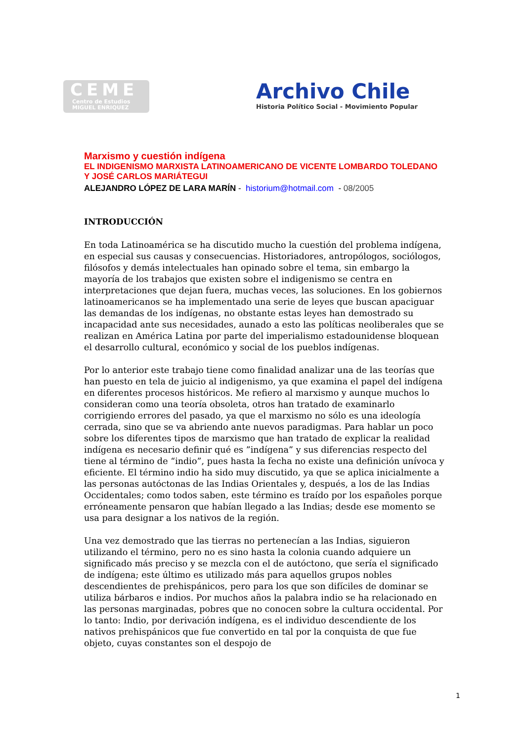CEME
Centro de Estudios
MIGUEL ENRIQUEZ
Archivo Chile
Historia Político Social - Movimiento Popular
Marxismo y cuestión indígena
EL INDIGENISMO MARXISTA LATINOAMERICANO DE VICENTE LOMBARDO TOLEDANO Y JOSÉ CARLOS MARIÁTEGUI
ALEJANDRO LÓPEZ DE LARA MARÍN - historium@hotmail.com - 08/2005
INTRODUCCIÓN
En toda Latinoamérica se ha discutido mucho la cuestión del problema indígena, en especial sus causas y consecuencias. Historiadores, antropólogos, sociólogos, filósofos y demás intelectuales han opinado sobre el tema, sin embargo la mayoría de los trabajos que existen sobre el indigenismo se centra en interpretaciones que dejan fuera, muchas veces, las soluciones. En los gobiernos latinoamericanos se ha implementado una serie de leyes que buscan apaciguar las demandas de los indígenas, no obstante estas leyes han demostrado su incapacidad ante sus necesidades, aunado a esto las políticas neoliberales que se realizan en América Latina por parte del imperialismo estadounidense bloquean el desarrollo cultural, económico y social de los pueblos indígenas.
Por lo anterior este trabajo tiene como finalidad analizar una de las teorías que han puesto en tela de juicio al indigenismo, ya que examina el papel del indígena en diferentes procesos históricos. Me refiero al marxismo y aunque muchos lo consideran como una teoría obsoleta, otros han tratado de examinarlo corrigiendo errores del pasado, ya que el marxismo no sólo es una ideología cerrada, sino que se va abriendo ante nuevos paradigmas. Para hablar un poco sobre los diferentes tipos de marxismo que han tratado de explicar la realidad indígena es necesario definir qué es ”indígena” y sus diferencias respecto del tiene al término de “indio”, pues hasta la fecha no existe una definición unívoca y eficiente. El término indio ha sido muy discutido, ya que se aplica inicialmente a las personas autóctonas de las Indias Orientales y, después, a los de las Indias Occidentales; como todos saben, este término es traído por los españoles porque erróneamente pensaron que habían llegado a las Indias; desde ese momento se usa para designar a los nativos de la región.
Una vez demostrado que las tierras no pertenecían a las Indias, siguieron utilizando el término, pero no es sino hasta la colonia cuando adquiere un significado más preciso y se mezcla con el de autóctono, que sería el significado de indígena; este último es utilizado más para aquellos grupos nobles descendientes de prehispánicos, pero para los que son difíciles de dominar se utiliza bárbaros e indios. Por muchos años la palabra indio se ha relacionado en las personas marginadas, pobres que no conocen sobre la cultura occidental. Por lo tanto: Indio, por derivación indígena, es el individuo descendiente de los nativos prehispánicos que fue convertido en tal por la conquista de que fue objeto, cuyas constantes son el despojo de
1